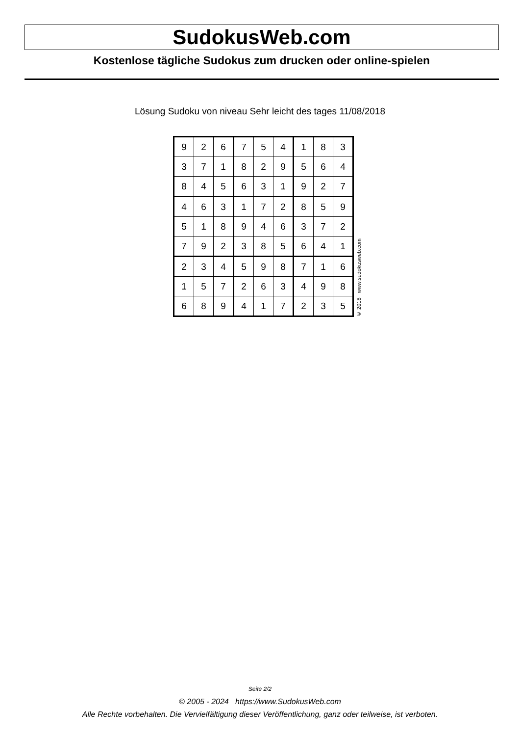SudokusWeb.com
Kostenlose tägliche Sudokus zum drucken oder online-spielen
Lösung Sudoku von niveau Sehr leicht des tages 11/08/2018
| 9 | 2 | 6 | 7 | 5 | 4 | 1 | 8 | 3 |
| 3 | 7 | 1 | 8 | 2 | 9 | 5 | 6 | 4 |
| 8 | 4 | 5 | 6 | 3 | 1 | 9 | 2 | 7 |
| 4 | 6 | 3 | 1 | 7 | 2 | 8 | 5 | 9 |
| 5 | 1 | 8 | 9 | 4 | 6 | 3 | 7 | 2 |
| 7 | 9 | 2 | 3 | 8 | 5 | 6 | 4 | 1 |
| 2 | 3 | 4 | 5 | 9 | 8 | 7 | 1 | 6 |
| 1 | 5 | 7 | 2 | 6 | 3 | 4 | 9 | 8 |
| 6 | 8 | 9 | 4 | 1 | 7 | 2 | 3 | 5 |
© 2018 www.sudokusweb.com
Seite 2/2
© 2005 - 2024 https://www.SudokusWeb.com
Alle Rechte vorbehalten. Die Vervielfältigung dieser Veröffentlichung, ganz oder teilweise, ist verboten.